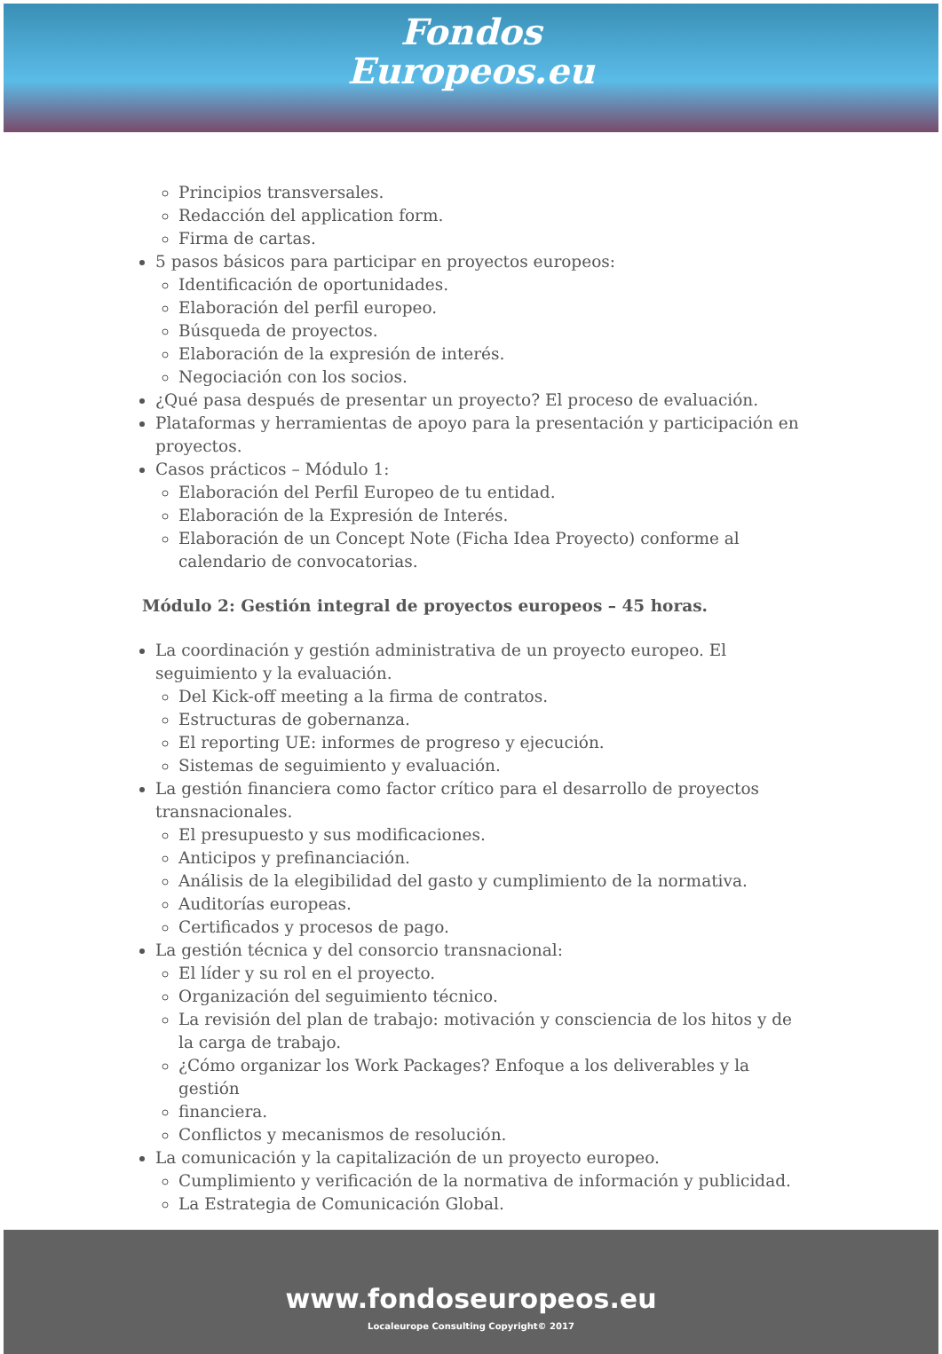Fondos
Europeos.eu
Principios transversales.
Redacción del application form.
Firma de cartas.
5 pasos básicos para participar en proyectos europeos:
Identificación de oportunidades.
Elaboración del perfil europeo.
Búsqueda de proyectos.
Elaboración de la expresión de interés.
Negociación con los socios.
¿Qué pasa después de presentar un proyecto? El proceso de evaluación.
Plataformas y herramientas de apoyo para la presentación y participación en proyectos.
Casos prácticos – Módulo 1:
Elaboración del Perfil Europeo de tu entidad.
Elaboración de la Expresión de Interés.
Elaboración de un Concept Note (Ficha Idea Proyecto) conforme al calendario de convocatorias.
Módulo 2: Gestión integral de proyectos europeos – 45 horas.
La coordinación y gestión administrativa de un proyecto europeo. El seguimiento y la evaluación.
Del Kick-off meeting a la firma de contratos.
Estructuras de gobernanza.
El reporting UE: informes de progreso y ejecución.
Sistemas de seguimiento y evaluación.
La gestión financiera como factor crítico para el desarrollo de proyectos transnacionales.
El presupuesto y sus modificaciones.
Anticipos y prefinanciación.
Análisis de la elegibilidad del gasto y cumplimiento de la normativa.
Auditorías europeas.
Certificados y procesos de pago.
La gestión técnica y del consorcio transnacional:
El líder y su rol en el proyecto.
Organización del seguimiento técnico.
La revisión del plan de trabajo: motivación y consciencia de los hitos y de la carga de trabajo.
¿Cómo organizar los Work Packages? Enfoque a los deliverables y la gestión
financiera.
Conflictos y mecanismos de resolución.
La comunicación y la capitalización de un proyecto europeo.
Cumplimiento y verificación de la normativa de información y publicidad.
La Estrategia de Comunicación Global.
www.fondoseuropeos.eu
Localeurope Consulting Copyright© 2017